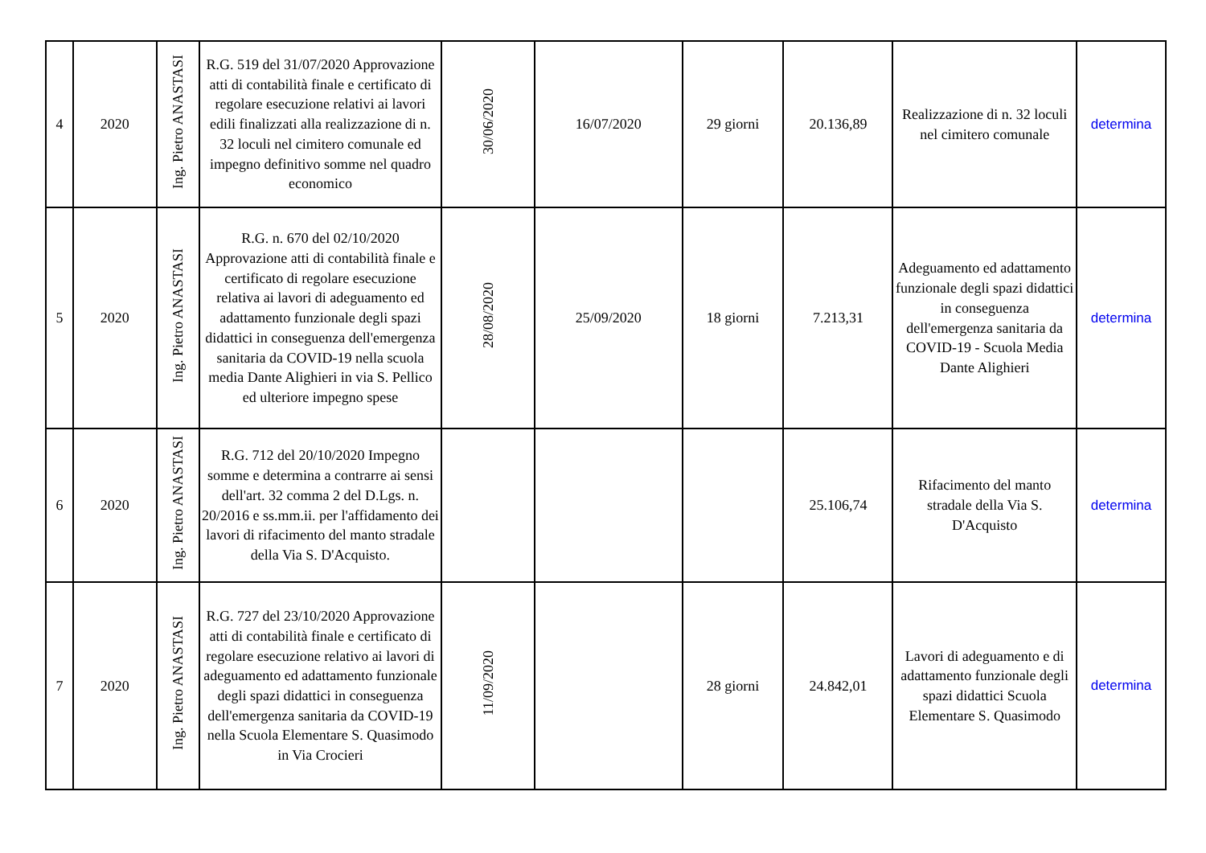| 4 | 2020 | Ing. Pietro ANASTASI | R.G. 519 del 31/07/2020 Approvazione atti di contabilità finale e certificato di regolare esecuzione relativi ai lavori edili finalizzati alla realizzazione di n. 32 loculi nel cimitero comunale ed impegno definitivo somme nel quadro economico | 30/06/2020 | 16/07/2020 | 29 giorni | 20.136,89 | Realizzazione di n. 32 loculi nel cimitero comunale | determina |
| 5 | 2020 | Ing. Pietro ANASTASI | R.G. n. 670 del 02/10/2020 Approvazione atti di contabilità finale e certificato di regolare esecuzione relativa ai lavori di adeguamento ed adattamento funzionale degli spazi didattici in conseguenza dell'emergenza sanitaria da COVID-19 nella scuola media Dante Alighieri in via S. Pellico ed ulteriore impegno spese | 28/08/2020 | 25/09/2020 | 18 giorni | 7.213,31 | Adeguamento ed adattamento funzionale degli spazi didattici in conseguenza dell'emergenza sanitaria da COVID-19 - Scuola Media Dante Alighieri | determina |
| 6 | 2020 | Ing. Pietro ANASTASI | R.G. 712 del 20/10/2020 Impegno somme e determina a contrarre ai sensi dell'art. 32 comma 2 del D.Lgs. n. 20/2016 e ss.mm.ii. per l'affidamento dei lavori di rifacimento del manto stradale della Via S. D'Acquisto. | | | | 25.106,74 | Rifacimento del manto stradale della Via S. D'Acquisto | determina |
| 7 | 2020 | Ing. Pietro ANASTASI | R.G. 727 del 23/10/2020 Approvazione atti di contabilità finale e certificato di regolare esecuzione relativo ai lavori di adeguamento ed adattamento funzionale degli spazi didattici in conseguenza dell'emergenza sanitaria da COVID-19 nella Scuola Elementare S. Quasimodo in Via Crocieri | 11/09/2020 | | 28 giorni | 24.842,01 | Lavori di adeguamento e di adattamento funzionale degli spazi didattici Scuola Elementare S. Quasimodo | determina |